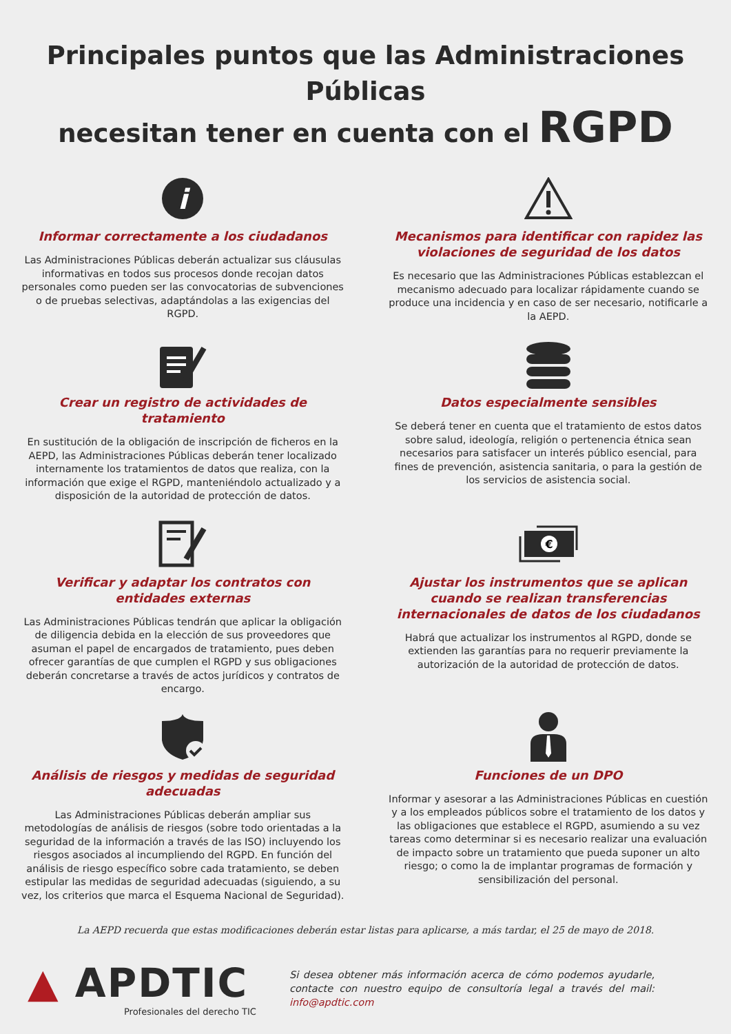Principales puntos que las Administraciones Públicas
necesitan tener en cuenta con el RGPD
i
Informar correctamente a los ciudadanos
Las Administraciones Públicas deberán actualizar sus cláusulas informativas en todos sus procesos donde recojan datos personales como pueden ser las convocatorias de subvenciones o de pruebas selectivas, adaptándolas a las exigencias del RGPD.
Mecanismos para identificar con rapidez las violaciones de seguridad de los datos
Es necesario que las Administraciones Públicas establezcan el mecanismo adecuado para localizar rápidamente cuando se produce una incidencia y en caso de ser necesario, notificarle a la AEPD.
Crear un registro de actividades de tratamiento
En sustitución de la obligación de inscripción de ficheros en la AEPD, las Administraciones Públicas deberán tener localizado internamente los tratamientos de datos que realiza, con la información que exige el RGPD, manteniéndolo actualizado y a disposición de la autoridad de protección de datos.
Datos especialmente sensibles
Se deberá tener en cuenta que el tratamiento de estos datos sobre salud, ideología, religión o pertenencia étnica sean necesarios para satisfacer un interés público esencial, para fines de prevención, asistencia sanitaria, o para la gestión de los servicios de asistencia social.
Verificar y adaptar los contratos con entidades externas
Las Administraciones Públicas tendrán que aplicar la obligación de diligencia debida en la elección de sus proveedores que asuman el papel de encargados de tratamiento, pues deben ofrecer garantías de que cumplen el RGPD y sus obligaciones deberán concretarse a través de actos jurídicos y contratos de encargo.
€
Ajustar los instrumentos que se aplican cuando se realizan transferencias internacionales de datos de los ciudadanos
Habrá que actualizar los instrumentos al RGPD, donde se extienden las garantías para no requerir previamente la autorización de la autoridad de protección de datos.
Análisis de riesgos y medidas de seguridad adecuadas
Las Administraciones Públicas deberán ampliar sus metodologías de análisis de riesgos (sobre todo orientadas a la seguridad de la información a través de las ISO) incluyendo los riesgos asociados al incumpliendo del RGPD. En función del análisis de riesgo específico sobre cada tratamiento, se deben estipular las medidas de seguridad adecuadas (siguiendo, a su vez, los criterios que marca el Esquema Nacional de Seguridad).
Funciones de un DPO
Informar y asesorar a las Administraciones Públicas en cuestión y a los empleados públicos sobre el tratamiento de los datos y las obligaciones que establece el RGPD, asumiendo a su vez tareas como determinar si es necesario realizar una evaluación de impacto sobre un tratamiento que pueda suponer un alto riesgo; o como la de implantar programas de formación y sensibilización del personal.
La AEPD recuerda que estas modificaciones deberán estar listas para aplicarse, a más tardar, el 25 de mayo de 2018.
▲ APDTIC
Profesionales del derecho TIC
Si desea obtener más información acerca de cómo podemos ayudarle, contacte con nuestro equipo de consultoría legal a través del mail: info@apdtic.com